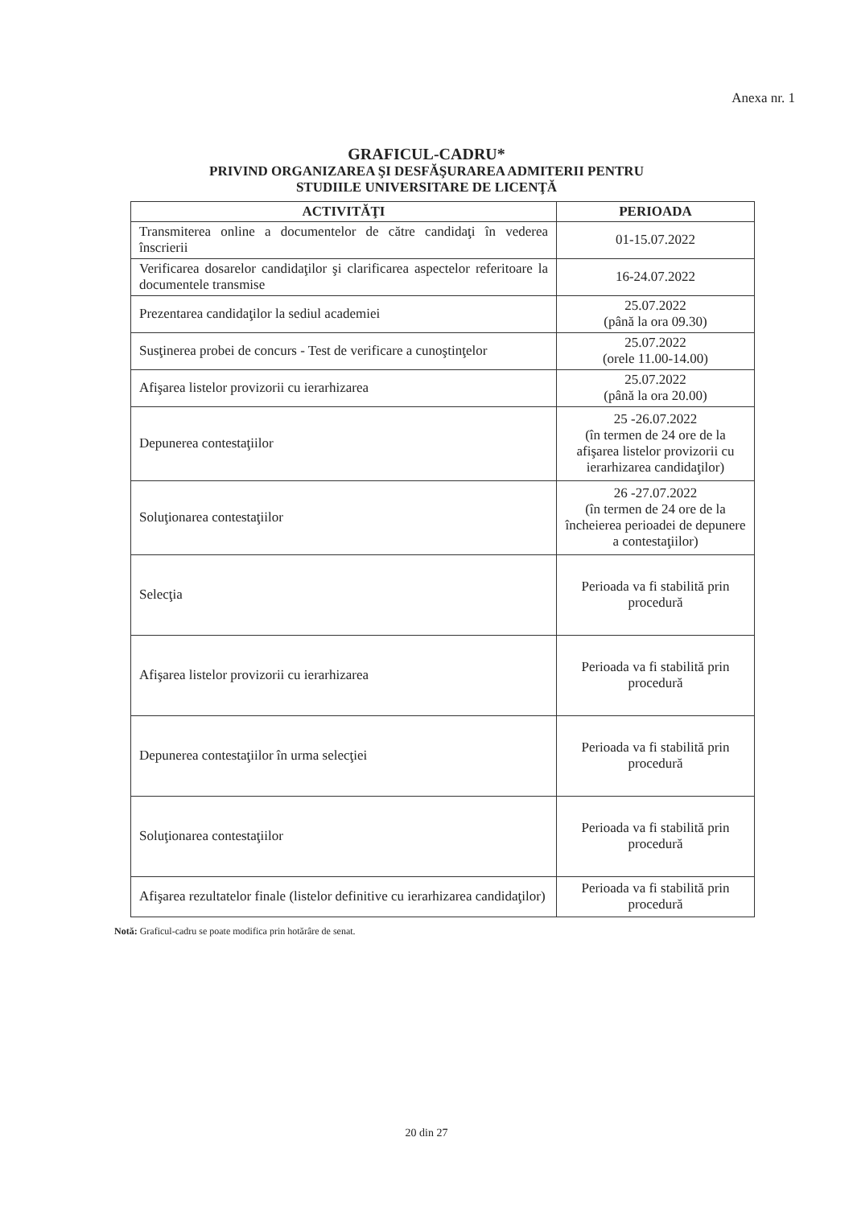Anexa nr. 1
GRAFICUL-CADRU*
PRIVIND ORGANIZAREA ŞI DESFĂŞURAREA ADMITERII PENTRU
STUDIILE UNIVERSITARE DE LICENŢĂ
| ACTIVITĂŢI | PERIOADA |
| --- | --- |
| Transmiterea online a documentelor de către candidaţi în vederea înscrierii | 01-15.07.2022 |
| Verificarea dosarelor candidaţilor şi clarificarea aspectelor referitoare la documentele transmise | 16-24.07.2022 |
| Prezentarea candidaţilor la sediul academiei | 25.07.2022 (până la ora 09.30) |
| Susţinerea probei de concurs - Test de verificare a cunoştinţelor | 25.07.2022 (orele 11.00-14.00) |
| Afişarea listelor provizorii cu ierarhizarea | 25.07.2022 (până la ora 20.00) |
| Depunerea contestaţiilor | 25 -26.07.2022 (în termen de 24 ore de la afişarea listelor provizorii cu ierarhizarea candidaţilor) |
| Soluţionarea contestaţiilor | 26 -27.07.2022 (în termen de 24 ore de la încheierea perioadei de depunere a contestaţiilor) |
| Selecţia | Perioada va fi stabilită prin procedură |
| Afişarea listelor provizorii cu ierarhizarea | Perioada va fi stabilită prin procedură |
| Depunerea contestaţiilor în urma selecţiei | Perioada va fi stabilită prin procedură |
| Soluţionarea contestaţiilor | Perioada va fi stabilită prin procedură |
| Afişarea rezultatelor finale (listelor definitive cu ierarhizarea candidaţilor) | Perioada va fi stabilită prin procedură |
Notă: Graficul-cadru se poate modifica prin hotărâre de senat.
20 din 27